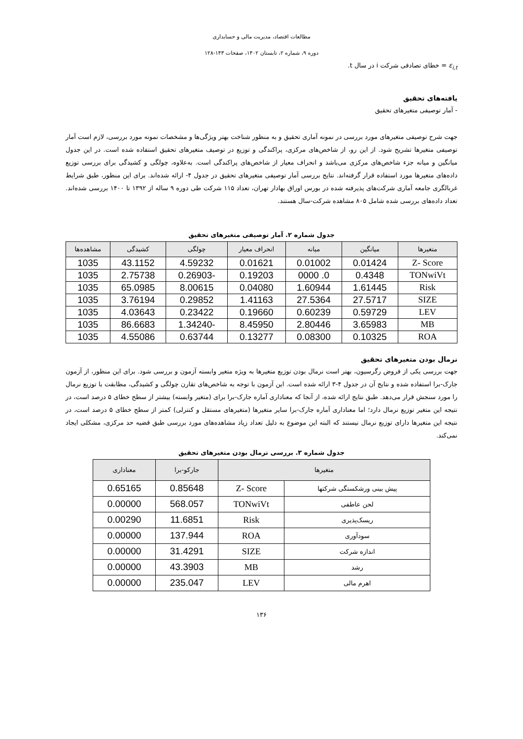مطالعات اقتصاد، مدیریت مالی و حسابداری
دوره ۹، شماره ۲، تابستان ۱۴۰۲، صفحات ۱۴۳-۱۲۸
ε<sub>i,t</sub> = خطای تصادفی شرکت i در سال t.
یافته‌های تحقیق
- آمار توصیفی متغیرهای تحقیق
جهت شرح توصیفی متغیرهای مورد بررسی در نمونه آماری تحقیق و به منظور شناخت بهتر ویژگی‌ها و مشخصات نمونه مورد بررسی، لازم است آمار توصیفی متغیرها تشریح شود. از این رو، از شاخص‌های مرکزی، پراکندگی و توزیع در توصیف متغیرهای تحقیق استفاده شده است. در این جدول میانگین و میانه جزء شاخص‌های مرکزی می‌باشد و انحراف معیار از شاخص‌های پراکندگی است. به‌علاوه، چولگی و کشیدگی برای بررسی توزیع داده‌های متغیرها مورد استفاده قرار گرفته‌اند. نتایج بررسی آمار توصیفی متغیرهای تحقیق در جدول ۴- ارائه شده‌اند. برای این منظور، طبق شرایط غربالگری جامعه آماری شرکت‌های پذیرفته شده در بورس اوراق بهادار تهران، تعداد ۱۱۵ شرکت طی دوره ۹ ساله از ۱۳۹۲ تا ۱۴۰۰ بررسی شده‌اند. تعداد داده‌های بررسی شده شامل ۸۰۵ مشاهده شرکت-سال هستند.
جدول شماره ۲. آمار توصیفی متغیرهای تحقیق
| متغیرها | میانگین | میانه | انحراف معیار | چولگی | کشیدگی | مشاهده‌ها |
| --- | --- | --- | --- | --- | --- | --- |
| Z- Score | 0.01424 | 0.01002 | 0.01621 | 4.59232 | 43.1152 | 1035 |
| TONwiVt | 0.4348 | 0. 0000 | 0.19203 | -0.26903 | 2.75738 | 1035 |
| Risk | 1.61445 | 1.60944 | 0.04080 | 8.00615 | 65.0985 | 1035 |
| SIZE | 27.5717 | 27.5364 | 1.41163 | 0.29852 | 3.76194 | 1035 |
| LEV | 0.59729 | 0.60239 | 0.19660 | 0.23422 | 4.03643 | 1035 |
| MB | 3.65983 | 2.80446 | 8.45950 | -1.34240 | 86.6683 | 1035 |
| ROA | 0.10325 | 0.08300 | 0.13277 | 0.63744 | 4.55086 | 1035 |
نرمال بودن متغیرهای تحقیق
جهت بررسی یکی از فروض رگرسیون، بهتر است نرمال بودن توزیع متغیرها به ویژه متغیر وابسته آزمون و بررسی شود. برای این منظور، از آزمون جارک-برا استفاده شده و نتایج آن در جدول ۴-۳ ارائه شده است. این آزمون با توجه به شاخص‌های تقارن چولگی و کشیدگی، مطابقت با توزیع نرمال را مورد سنجش قرار می‌دهد. طبق نتایج ارائه شده، از آنجا که معناداری آماره جارک-برا برای (متغیر وابسته) بیشتر از سطح خطای ۵ درصد است، در نتیجه این متغیر توزیع نرمال دارد؛ اما معناداری آماره جارک-برا سایر متغیرها (متغیرهای مستقل و کنترلی) کمتر از سطح خطای ۵ درصد است، در نتیجه این متغیرها دارای توزیع نرمال نیستند که البته این موضوع به دلیل تعداد زیاد مشاهده‌های مورد بررسی طبق قضیه حد مرکزی، مشکلی ایجاد نمی‌کند.
جدول شماره ۳. بررسی نرمال بودن متغیرهای تحقیق
| متغیرها | | جارکو-برا | معناداری |
| --- | --- | --- | --- |
| پیش بینی ورشکستگی شرکتها | Z- Score | 0.85648 | 0.65165 |
| لحن عاطفی | TONwiVt | 568.057 | 0.00000 |
| ریسک‌پذیری | Risk | 11.6851 | 0.00290 |
| سودآوری | ROA | 137.944 | 0.00000 |
| اندازه شرکت | SIZE | 31.4291 | 0.00000 |
| رشد | MB | 43.3903 | 0.00000 |
| اهرم مالی | LEV | 235.047 | 0.00000 |
۱۳۶